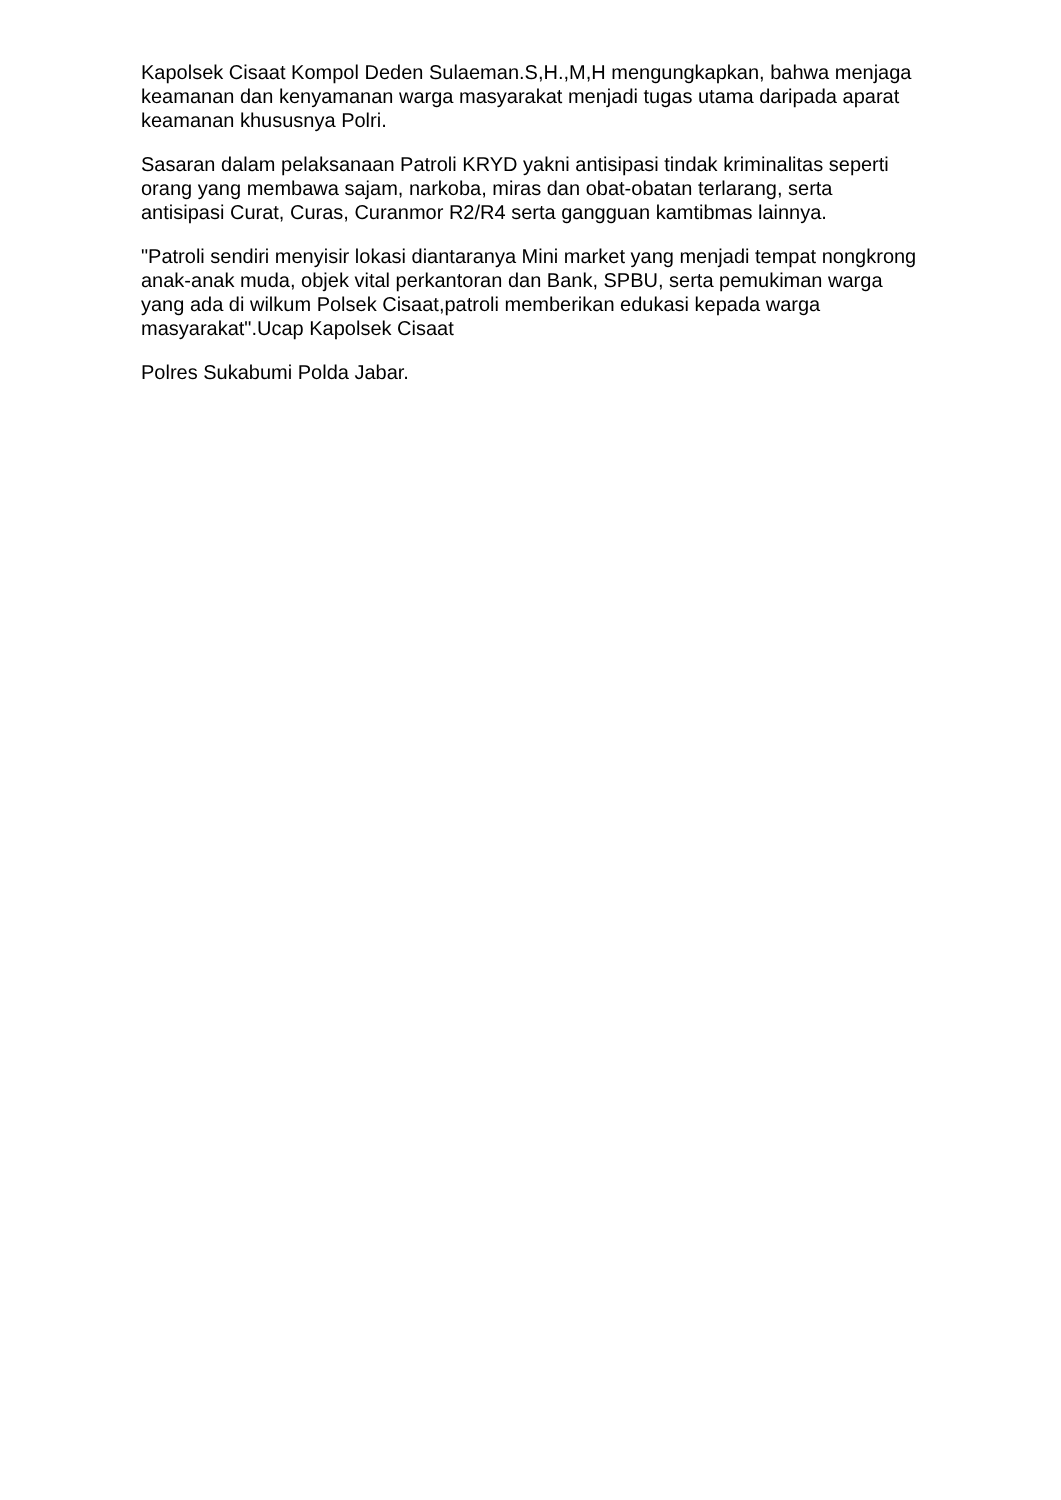Kapolsek Cisaat Kompol Deden Sulaeman.S,H.,M,H mengungkapkan, bahwa menjaga keamanan dan kenyamanan warga masyarakat menjadi tugas utama daripada aparat keamanan khususnya Polri.
Sasaran dalam pelaksanaan Patroli KRYD yakni antisipasi tindak kriminalitas seperti orang yang membawa sajam, narkoba, miras dan obat-obatan terlarang, serta antisipasi Curat, Curas, Curanmor R2/R4 serta gangguan kamtibmas lainnya.
"Patroli sendiri menyisir lokasi diantaranya Mini market yang menjadi tempat nongkrong anak-anak muda, objek vital perkantoran dan Bank, SPBU, serta pemukiman warga yang ada di wilkum Polsek Cisaat,patroli memberikan edukasi kepada warga masyarakat".Ucap Kapolsek Cisaat
Polres Sukabumi Polda Jabar.